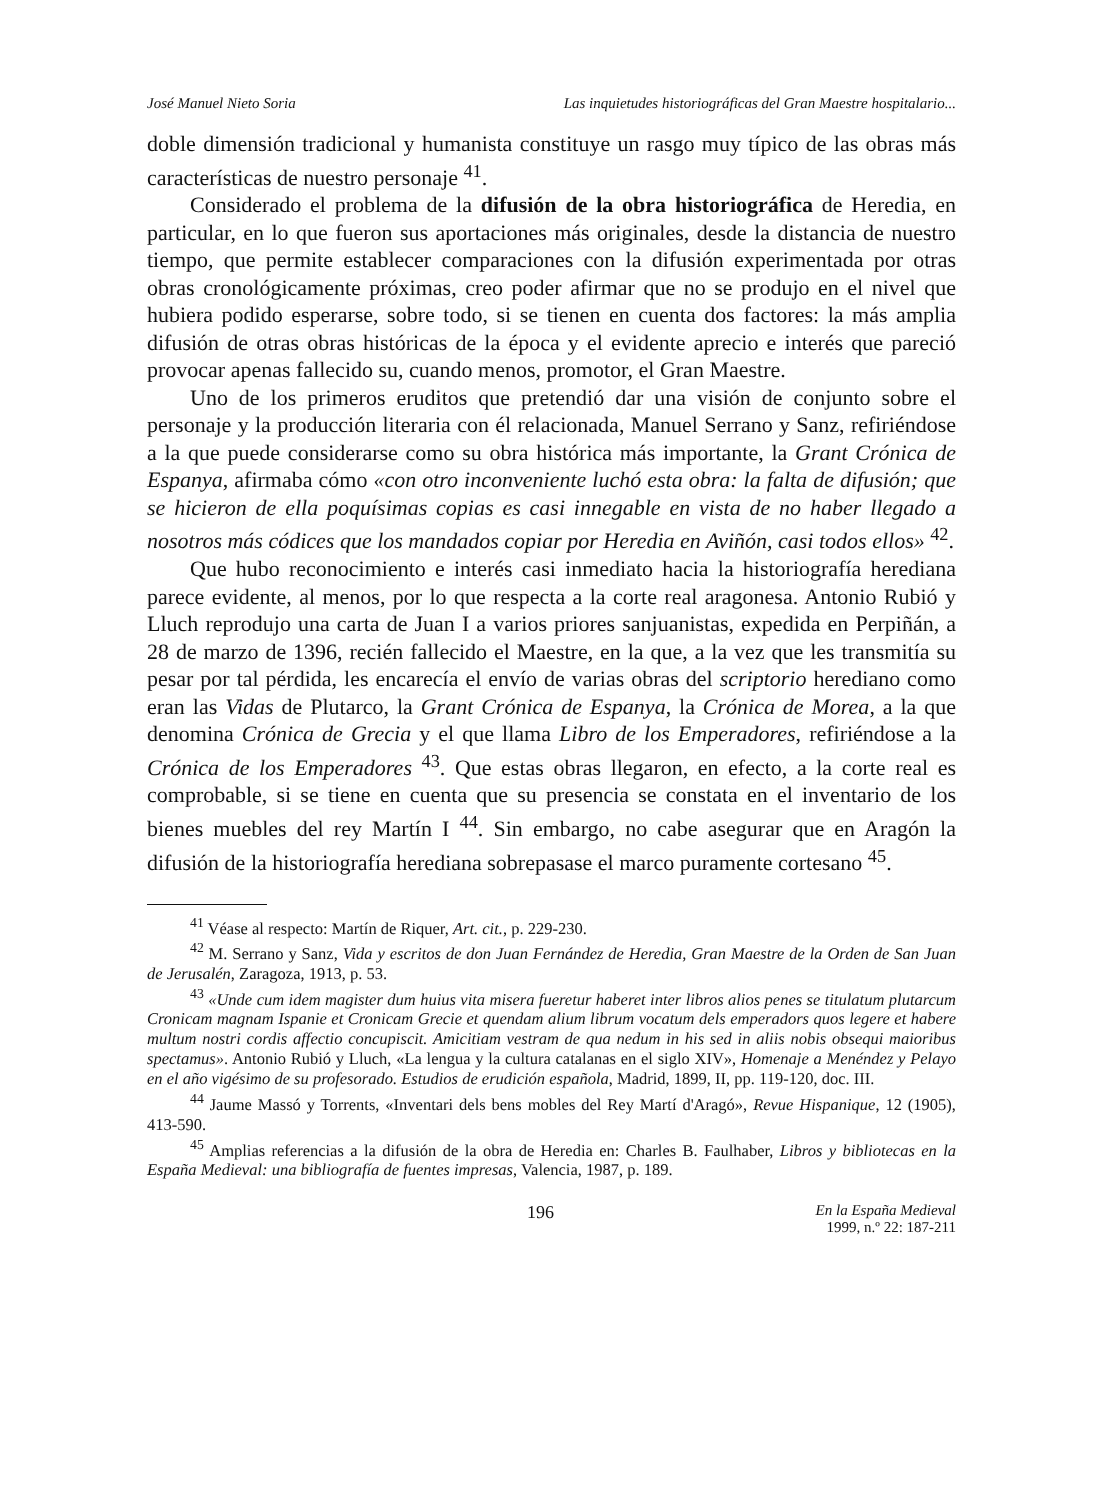José Manuel Nieto Soria Las inquietudes historiográficas del Gran Maestre hospitalario...
doble dimensión tradicional y humanista constituye un rasgo muy típico de las obras más características de nuestro personaje <sup>41</sup>.
Considerado el problema de la difusión de la obra historiográfica de Heredia, en particular, en lo que fueron sus aportaciones más originales, desde la distancia de nuestro tiempo, que permite establecer comparaciones con la difusión experimentada por otras obras cronológicamente próximas, creo poder afirmar que no se produjo en el nivel que hubiera podido esperarse, sobre todo, si se tienen en cuenta dos factores: la más amplia difusión de otras obras históricas de la época y el evidente aprecio e interés que pareció provocar apenas fallecido su, cuando menos, promotor, el Gran Maestre.
Uno de los primeros eruditos que pretendió dar una visión de conjunto sobre el personaje y la producción literaria con él relacionada, Manuel Serrano y Sanz, refiriéndose a la que puede considerarse como su obra histórica más importante, la Grant Crónica de Espanya, afirmaba cómo «con otro inconveniente luchó esta obra: la falta de difusión; que se hicieron de ella poquísimas copias es casi innegable en vista de no haber llegado a nosotros más códices que los mandados copiar por Heredia en Aviñón, casi todos ellos» <sup>42</sup>.
Que hubo reconocimiento e interés casi inmediato hacia la historiografía herediana parece evidente, al menos, por lo que respecta a la corte real aragonesa. Antonio Rubió y Lluch reprodujo una carta de Juan I a varios priores sanjuanistas, expedida en Perpiñán, a 28 de marzo de 1396, recién fallecido el Maestre, en la que, a la vez que les transmitía su pesar por tal pérdida, les encarecía el envío de varias obras del scriptorio herediano como eran las Vidas de Plutarco, la Grant Crónica de Espanya, la Crónica de Morea, a la que denomina Crónica de Grecia y el que llama Libro de los Emperadores, refiriéndose a la Crónica de los Emperadores <sup>43</sup>. Que estas obras llegaron, en efecto, a la corte real es comprobable, si se tiene en cuenta que su presencia se constata en el inventario de los bienes muebles del rey Martín I <sup>44</sup>. Sin embargo, no cabe asegurar que en Aragón la difusión de la historiografía herediana sobrepasase el marco puramente cortesano <sup>45</sup>.
<sup>41</sup> Véase al respecto: Martín de Riquer, Art. cit., p. 229-230.
<sup>42</sup> M. Serrano y Sanz, Vida y escritos de don Juan Fernández de Heredia, Gran Maestre de la Orden de San Juan de Jerusalén, Zaragoza, 1913, p. 53.
<sup>43</sup> «Unde cum idem magister dum huius vita misera fueretur haberet inter libros alios penes se titulatum plutarcum Cronicam magnam Ispanie et Cronicam Grecie et quendam alium librum vocatum dels emperadors quos legere et habere multum nostri cordis affectio concupiscit. Amicitiam vestram de qua nedum in his sed in aliis nobis obsequi maioribus spectamus». Antonio Rubió y Lluch, «La lengua y la cultura catalanas en el siglo XIV», Homenaje a Menéndez y Pelayo en el año vigésimo de su profesorado. Estudios de erudición española, Madrid, 1899, II, pp. 119-120, doc. III.
<sup>44</sup> Jaume Massó y Torrents, «Inventari dels bens mobles del Rey Martí d'Aragó», Revue Hispanique, 12 (1905), 413-590.
<sup>45</sup> Amplias referencias a la difusión de la obra de Heredia en: Charles B. Faulhaber, Libros y bibliotecas en la España Medieval: una bibliografía de fuentes impresas, Valencia, 1987, p. 189.
196 En la España Medieval
1999, n.º 22: 187-211